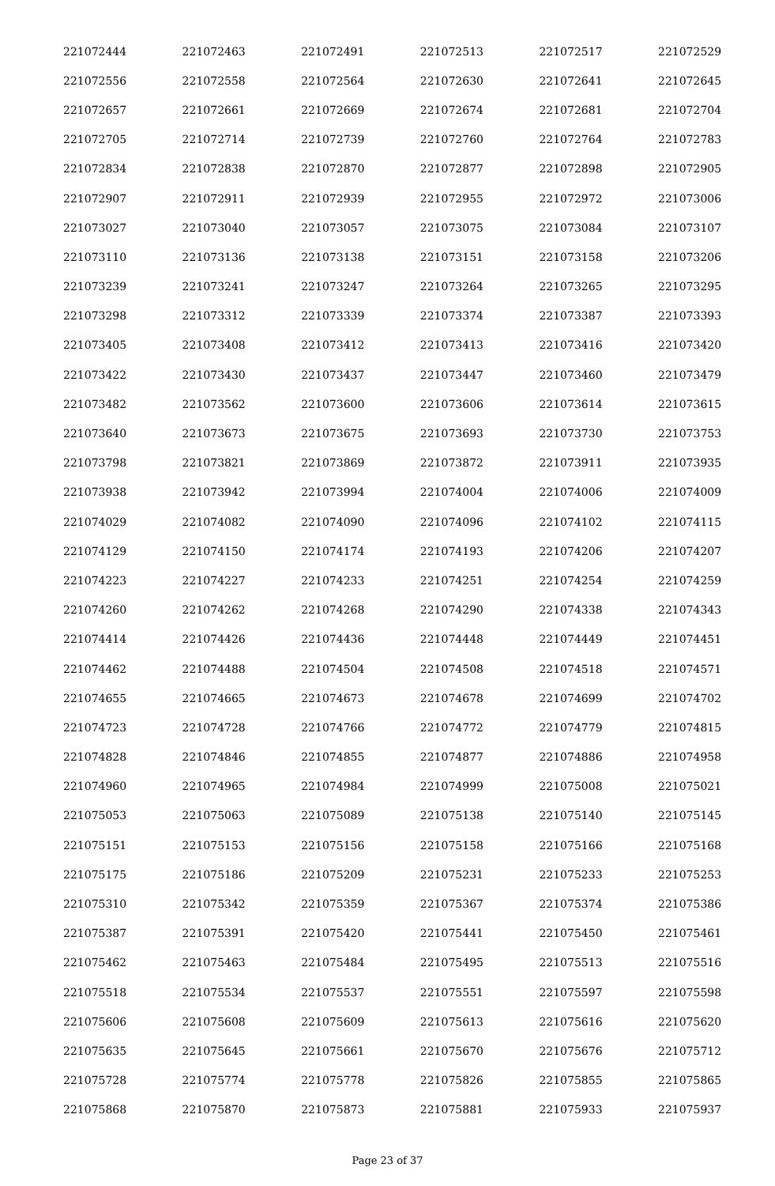| 221072444 | 221072463 | 221072491 | 221072513 | 221072517 | 221072529 |
| 221072556 | 221072558 | 221072564 | 221072630 | 221072641 | 221072645 |
| 221072657 | 221072661 | 221072669 | 221072674 | 221072681 | 221072704 |
| 221072705 | 221072714 | 221072739 | 221072760 | 221072764 | 221072783 |
| 221072834 | 221072838 | 221072870 | 221072877 | 221072898 | 221072905 |
| 221072907 | 221072911 | 221072939 | 221072955 | 221072972 | 221073006 |
| 221073027 | 221073040 | 221073057 | 221073075 | 221073084 | 221073107 |
| 221073110 | 221073136 | 221073138 | 221073151 | 221073158 | 221073206 |
| 221073239 | 221073241 | 221073247 | 221073264 | 221073265 | 221073295 |
| 221073298 | 221073312 | 221073339 | 221073374 | 221073387 | 221073393 |
| 221073405 | 221073408 | 221073412 | 221073413 | 221073416 | 221073420 |
| 221073422 | 221073430 | 221073437 | 221073447 | 221073460 | 221073479 |
| 221073482 | 221073562 | 221073600 | 221073606 | 221073614 | 221073615 |
| 221073640 | 221073673 | 221073675 | 221073693 | 221073730 | 221073753 |
| 221073798 | 221073821 | 221073869 | 221073872 | 221073911 | 221073935 |
| 221073938 | 221073942 | 221073994 | 221074004 | 221074006 | 221074009 |
| 221074029 | 221074082 | 221074090 | 221074096 | 221074102 | 221074115 |
| 221074129 | 221074150 | 221074174 | 221074193 | 221074206 | 221074207 |
| 221074223 | 221074227 | 221074233 | 221074251 | 221074254 | 221074259 |
| 221074260 | 221074262 | 221074268 | 221074290 | 221074338 | 221074343 |
| 221074414 | 221074426 | 221074436 | 221074448 | 221074449 | 221074451 |
| 221074462 | 221074488 | 221074504 | 221074508 | 221074518 | 221074571 |
| 221074655 | 221074665 | 221074673 | 221074678 | 221074699 | 221074702 |
| 221074723 | 221074728 | 221074766 | 221074772 | 221074779 | 221074815 |
| 221074828 | 221074846 | 221074855 | 221074877 | 221074886 | 221074958 |
| 221074960 | 221074965 | 221074984 | 221074999 | 221075008 | 221075021 |
| 221075053 | 221075063 | 221075089 | 221075138 | 221075140 | 221075145 |
| 221075151 | 221075153 | 221075156 | 221075158 | 221075166 | 221075168 |
| 221075175 | 221075186 | 221075209 | 221075231 | 221075233 | 221075253 |
| 221075310 | 221075342 | 221075359 | 221075367 | 221075374 | 221075386 |
| 221075387 | 221075391 | 221075420 | 221075441 | 221075450 | 221075461 |
| 221075462 | 221075463 | 221075484 | 221075495 | 221075513 | 221075516 |
| 221075518 | 221075534 | 221075537 | 221075551 | 221075597 | 221075598 |
| 221075606 | 221075608 | 221075609 | 221075613 | 221075616 | 221075620 |
| 221075635 | 221075645 | 221075661 | 221075670 | 221075676 | 221075712 |
| 221075728 | 221075774 | 221075778 | 221075826 | 221075855 | 221075865 |
| 221075868 | 221075870 | 221075873 | 221075881 | 221075933 | 221075937 |
Page 23 of 37